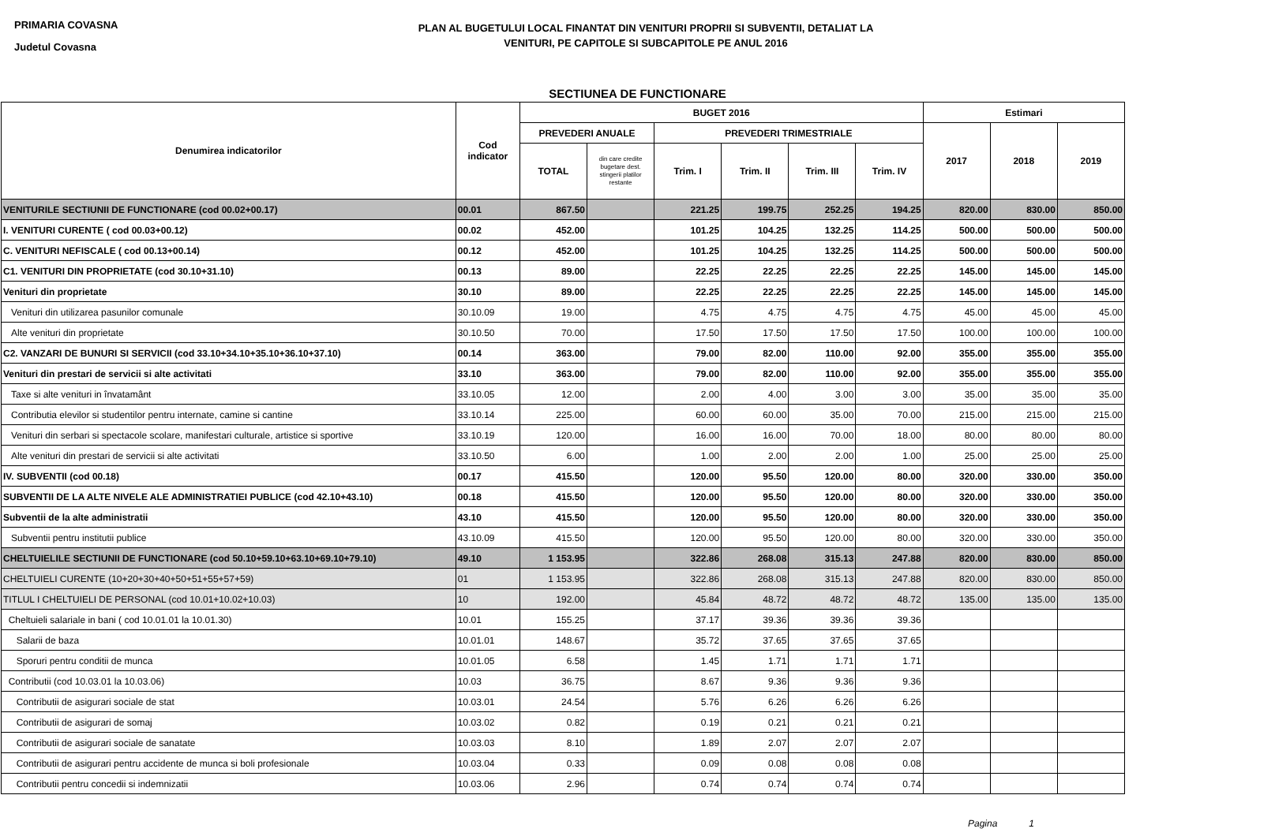PRIMARIA COVASNA
Judetul Covasna
PLAN AL BUGETULUI LOCAL FINANTAT DIN VENITURI PROPRII SI SUBVENTII, DETALIAT LA
VENITURI, PE CAPITOLE SI SUBCAPITOLE PE ANUL 2016
SECTIUNEA DE FUNCTIONARE
| Denumirea indicatorilor | Cod indicator | BUGET 2016 | | | | | | Estimari | | |
| --- | --- | --- | --- | --- | --- | --- | --- | --- | --- | --- |
| | | PREVEDERI ANUALE | | PREVEDERI TRIMESTRIALE | | | | 2017 | 2018 | 2019 |
| | | TOTAL | din care credite bugetare dest. stingerii platilor restante | Trim. I | Trim. II | Trim. III | Trim. IV | | | |
| VENITURILE SECTIUNII DE FUNCTIONARE (cod 00.02+00.17) | 00.01 | 867.50 | | 221.25 | 199.75 | 252.25 | 194.25 | 820.00 | 830.00 | 850.00 |
| I. VENITURI CURENTE ( cod 00.03+00.12) | 00.02 | 452.00 | | 101.25 | 104.25 | 132.25 | 114.25 | 500.00 | 500.00 | 500.00 |
| C. VENITURI NEFISCALE ( cod 00.13+00.14) | 00.12 | 452.00 | | 101.25 | 104.25 | 132.25 | 114.25 | 500.00 | 500.00 | 500.00 |
| C1. VENITURI DIN PROPRIETATE (cod 30.10+31.10) | 00.13 | 89.00 | | 22.25 | 22.25 | 22.25 | 22.25 | 145.00 | 145.00 | 145.00 |
| Venituri din proprietate | 30.10 | 89.00 | | 22.25 | 22.25 | 22.25 | 22.25 | 145.00 | 145.00 | 145.00 |
| Venituri din utilizarea pasunilor comunale | 30.10.09 | 19.00 | | 4.75 | 4.75 | 4.75 | 4.75 | 45.00 | 45.00 | 45.00 |
| Alte venituri din proprietate | 30.10.50 | 70.00 | | 17.50 | 17.50 | 17.50 | 17.50 | 100.00 | 100.00 | 100.00 |
| C2. VANZARI DE BUNURI SI SERVICII (cod 33.10+34.10+35.10+36.10+37.10) | 00.14 | 363.00 | | 79.00 | 82.00 | 110.00 | 92.00 | 355.00 | 355.00 | 355.00 |
| Venituri din prestari de servicii si alte activitati | 33.10 | 363.00 | | 79.00 | 82.00 | 110.00 | 92.00 | 355.00 | 355.00 | 355.00 |
| Taxe si alte venituri in învatamânt | 33.10.05 | 12.00 | | 2.00 | 4.00 | 3.00 | 3.00 | 35.00 | 35.00 | 35.00 |
| Contributia elevilor si studentilor pentru internate, camine si cantine | 33.10.14 | 225.00 | | 60.00 | 60.00 | 35.00 | 70.00 | 215.00 | 215.00 | 215.00 |
| Venituri din serbari si spectacole scolare, manifestari culturale, artistice si sportive | 33.10.19 | 120.00 | | 16.00 | 16.00 | 70.00 | 18.00 | 80.00 | 80.00 | 80.00 |
| Alte venituri din prestari de servicii si alte activitati | 33.10.50 | 6.00 | | 1.00 | 2.00 | 2.00 | 1.00 | 25.00 | 25.00 | 25.00 |
| IV. SUBVENTII (cod 00.18) | 00.17 | 415.50 | | 120.00 | 95.50 | 120.00 | 80.00 | 320.00 | 330.00 | 350.00 |
| SUBVENTII DE LA ALTE NIVELE ALE ADMINISTRATIEI PUBLICE (cod 42.10+43.10) | 00.18 | 415.50 | | 120.00 | 95.50 | 120.00 | 80.00 | 320.00 | 330.00 | 350.00 |
| Subventii de la alte administratii | 43.10 | 415.50 | | 120.00 | 95.50 | 120.00 | 80.00 | 320.00 | 330.00 | 350.00 |
| Subventii pentru institutii publice | 43.10.09 | 415.50 | | 120.00 | 95.50 | 120.00 | 80.00 | 320.00 | 330.00 | 350.00 |
| CHELTUIELILE SECTIUNII DE FUNCTIONARE (cod 50.10+59.10+63.10+69.10+79.10) | 49.10 | 1 153.95 | | 322.86 | 268.08 | 315.13 | 247.88 | 820.00 | 830.00 | 850.00 |
| CHELTUIELI CURENTE (10+20+30+40+50+51+55+57+59) | 01 | 1 153.95 | | 322.86 | 268.08 | 315.13 | 247.88 | 820.00 | 830.00 | 850.00 |
| TITLUL I CHELTUIELI DE PERSONAL (cod 10.01+10.02+10.03) | 10 | 192.00 | | 45.84 | 48.72 | 48.72 | 48.72 | 135.00 | 135.00 | 135.00 |
| Cheltuieli salariale in bani ( cod 10.01.01 la 10.01.30) | 10.01 | 155.25 | | 37.17 | 39.36 | 39.36 | 39.36 | | | |
| Salarii de baza | 10.01.01 | 148.67 | | 35.72 | 37.65 | 37.65 | 37.65 | | | |
| Sporuri pentru conditii de munca | 10.01.05 | 6.58 | | 1.45 | 1.71 | 1.71 | 1.71 | | | |
| Contributii (cod 10.03.01 la 10.03.06) | 10.03 | 36.75 | | 8.67 | 9.36 | 9.36 | 9.36 | | | |
| Contributii de asigurari sociale de stat | 10.03.01 | 24.54 | | 5.76 | 6.26 | 6.26 | 6.26 | | | |
| Contributii de asigurari de somaj | 10.03.02 | 0.82 | | 0.19 | 0.21 | 0.21 | 0.21 | | | |
| Contributii de asigurari sociale de sanatate | 10.03.03 | 8.10 | | 1.89 | 2.07 | 2.07 | 2.07 | | | |
| Contributii de asigurari pentru accidente de munca si boli profesionale | 10.03.04 | 0.33 | | 0.09 | 0.08 | 0.08 | 0.08 | | | |
| Contributii pentru concedii si indemnizatii | 10.03.06 | 2.96 | | 0.74 | 0.74 | 0.74 | 0.74 | | | |
Pagina 1